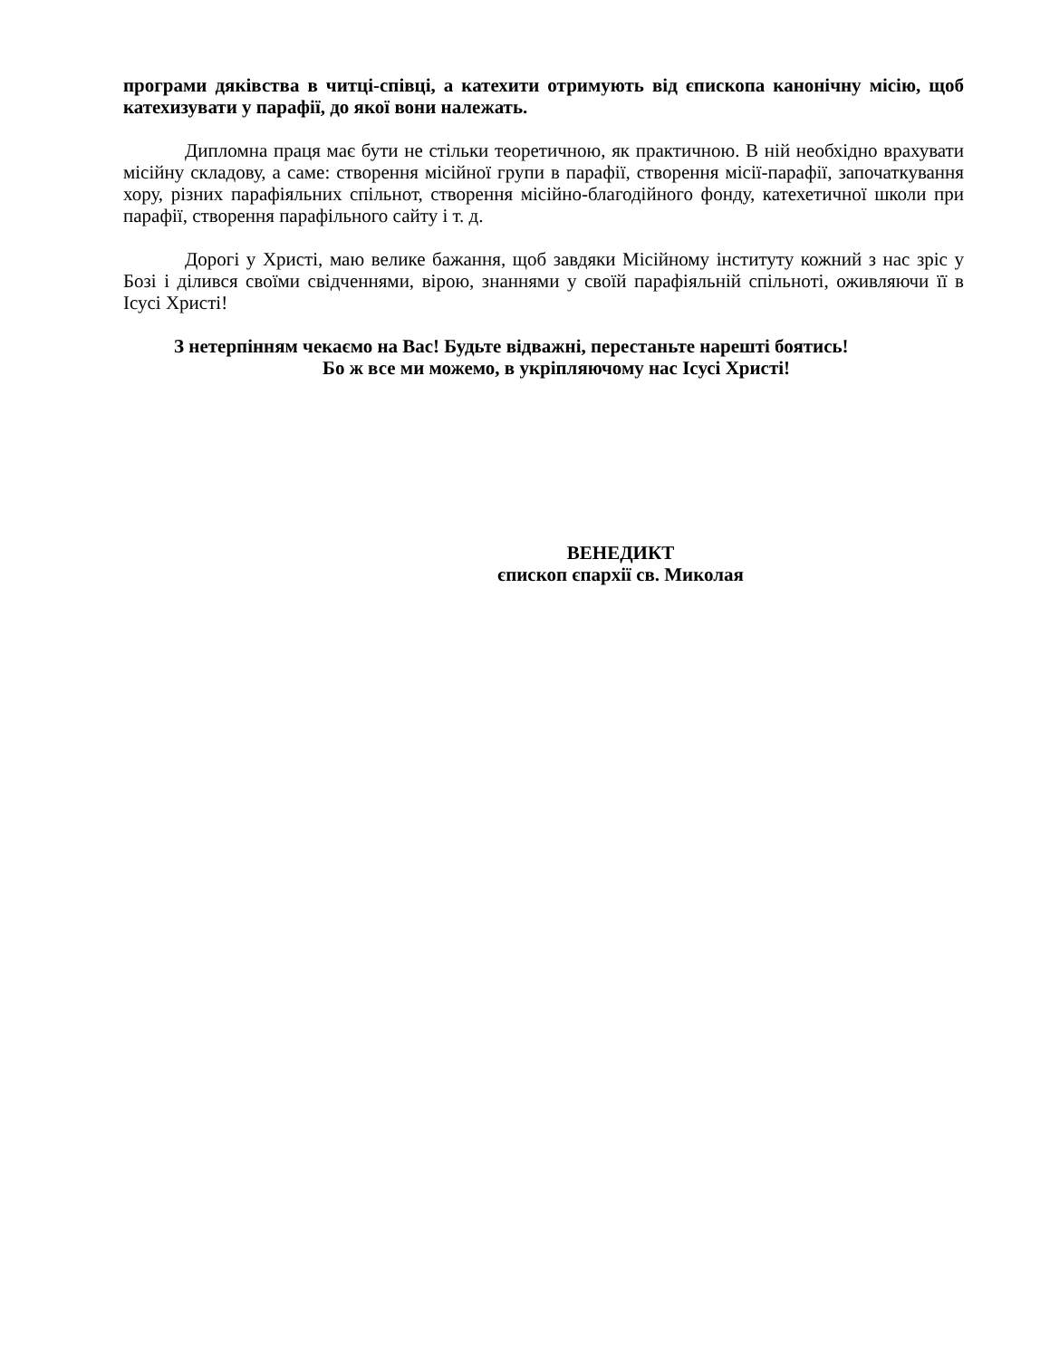програми дяківства в читці-співці, а катехити отримують від єпископа канонічну місію, щоб катехизувати у парафії, до якої вони належать.
Дипломна праця має бути не стільки теоретичною, як практичною. В ній необхідно врахувати місійну складову, а саме: створення місійної групи в парафії, створення місії-парафії, започаткування хору, різних парафіяльних спільнот, створення місійно-благодійного фонду, катехетичної школи при парафії, створення парафільного сайту і т. д.
Дорогі у Христі, маю велике бажання, щоб завдяки Місійному інституту кожний з нас зріс у Бозі і ділився своїми свідченнями, вірою, знаннями у своїй парафіяльній спільноті, оживляючи її в Ісусі Христі!
З нетерпінням чекаємо на Вас! Будьте відважні, перестаньте нарешті боятись!
Бо ж все ми можемо, в укріпляючому нас Ісусі Христі!
ВЕНЕДИКТ
єпископ єпархії св. Миколая